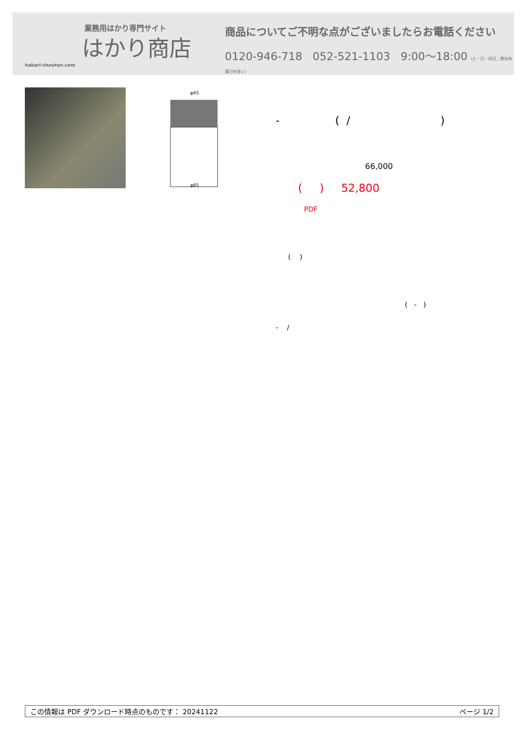業務用はかり専門サイト
はかり商店
hakari-shouten.com
商品についてご不明な点がございましたらお電話ください
0120-946-718 052-521-1103 9:00〜18:00 (土・日・祝日、弊社休業日を除く)
φ45
φ65
- ( / )
66,000
( ) 52,800
PDF
( )
( - )
- /
この情報は PDF ダウンロード時点のものです： 20241122 ページ 1/2